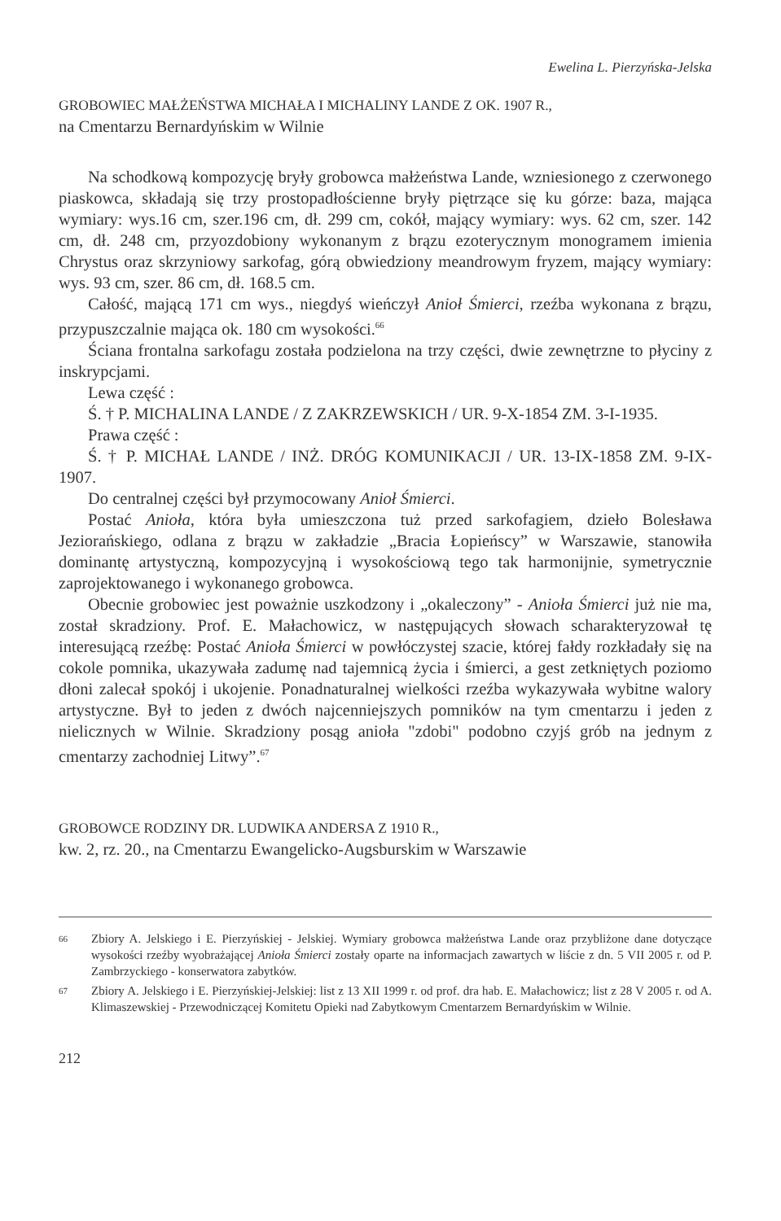Ewelina L. Pierzyńska-Jelska
GROBOWIEC MAŁŻEŃSTWA MICHAŁA I MICHALINY LANDE Z OK. 1907 R.,
na Cmentarzu Bernardyńskim w Wilnie
Na schodkową kompozycję bryły grobowca małżeństwa Lande, wzniesionego z czerwonego piaskowca, składają się trzy prostopadłościenne bryły piętrzące się ku górze: baza, mająca wymiary: wys.16 cm, szer.196 cm, dł. 299 cm, cokół, mający wymiary: wys. 62 cm, szer. 142 cm, dł. 248 cm, przyozdobiony wykonanym z brązu ezoterycznym monogramem imienia Chrystus oraz skrzyniowy sarkofag, górą obwiedziony meandrowym fryzem, mający wymiary: wys. 93 cm, szer. 86 cm, dł. 168.5 cm.
Całość, mającą 171 cm wys., niegdyś wieńczył Anioł Śmierci, rzeźba wykonana z brązu, przypuszczalnie mająca ok. 180 cm wysokości.<sup>66</sup>
Ściana frontalna sarkofagu została podzielona na trzy części, dwie zewnętrzne to płyciny z inskrypcjami.
Lewa część :
Ś. † P. MICHALINA LANDE / Z ZAKRZEWSKICH / UR. 9-X-1854 ZM. 3-I-1935.
Prawa część :
Ś. † P. MICHAŁ LANDE / INŻ. DRÓG KOMUNIKACJI / UR. 13-IX-1858 ZM. 9-IX-1907.
Do centralnej części był przymocowany Anioł Śmierci.
Postać Anioła, która była umieszczona tuż przed sarkofagiem, dzieło Bolesława Jeziorańskiego, odlana z brązu w zakładzie „Bracia Łopieńscy” w Warszawie, stanowiła dominantę artystyczną, kompozycyjną i wysokościową tego tak harmonijnie, symetrycznie zaprojektowanego i wykonanego grobowca.
Obecnie grobowiec jest poważnie uszkodzony i „okaleczony” - Anioła Śmierci już nie ma, został skradziony. Prof. E. Małachowicz, w następujących słowach scharakteryzował tę interesującą rzeźbę: Postać Anioła Śmierci w powłóczystej szacie, której fałdy rozkładały się na cokole pomnika, ukazywała zadumę nad tajemnicą życia i śmierci, a gest zetkniętych poziomo dłoni zalecał spokój i ukojenie. Ponadnaturalnej wielkości rzeźba wykazywała wybitne walory artystyczne. Był to jeden z dwóch najcenniejszych pomników na tym cmentarzu i jeden z nielicznych w Wilnie. Skradziony posąg anioła "zdobi" podobno czyjś grób na jednym z cmentarzy zachodniej Litwy”.<sup>67</sup>
GROBOWCE RODZINY DR. LUDWIKA ANDERSA Z 1910 R.,
kw. 2, rz. 20., na Cmentarzu Ewangelicko-Augsburskim w Warszawie
66 Zbiory A. Jelskiego i E. Pierzyńskiej - Jelskiej. Wymiary grobowca małżeństwa Lande oraz przybliżone dane dotyczące wysokości rzeźby wyobrażającej Anioła Śmierci zostały oparte na informacjach zawartych w liście z dn. 5 VII 2005 r. od P. Zambrzyckiego - konserwatora zabytków.
67 Zbiory A. Jelskiego i E. Pierzyńskiej-Jelskiej: list z 13 XII 1999 r. od prof. dra hab. E. Małachowicz; list z 28 V 2005 r. od A. Klimaszewskiej - Przewodniczącej Komitetu Opieki nad Zabytkowym Cmentarzem Bernardyńskim w Wilnie.
212